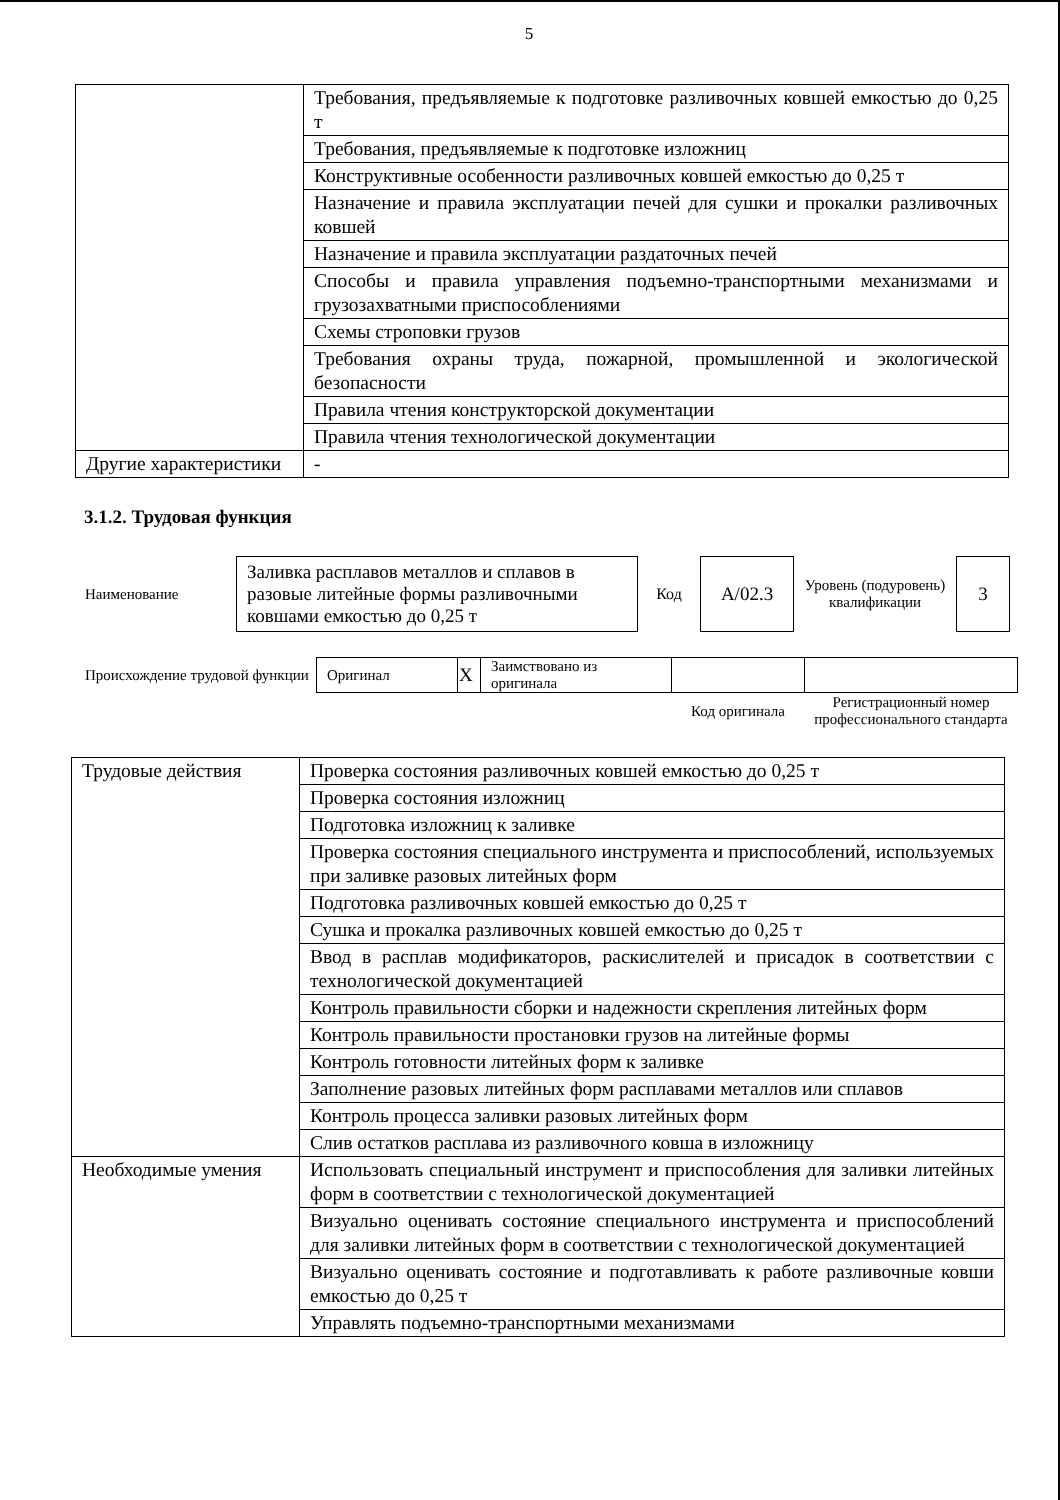5
| | Требования, предъявляемые к подготовке разливочных ковшей емкостью до 0,25 т |
| | Требования, предъявляемые к подготовке изложниц |
| | Конструктивные особенности разливочных ковшей емкостью до 0,25 т |
| | Назначение и правила эксплуатации печей для сушки и прокалки разливочных ковшей |
| | Назначение и правила эксплуатации раздаточных печей |
| | Способы и правила управления подъемно-транспортными механизмами и грузозахватными приспособлениями |
| | Схемы строповки грузов |
| | Требования охраны труда, пожарной, промышленной и экологической безопасности |
| | Правила чтения конструкторской документации |
| | Правила чтения технологической документации |
| Другие характеристики | - |
3.1.2. Трудовая функция
| Наименование | Заливка расплавов металлов и сплавов в разовые литейные формы разливочными ковшами емкостью до 0,25 т | Код | А/02.3 | Уровень (подуровень) квалификации | 3 |
| Происхождение трудовой функции | Оригинал | X | Заимствовано из оригинала | | |
| | | | | Код оригинала | Регистрационный номер профессионального стандарта |
| Трудовые действия | Проверка состояния разливочных ковшей емкостью до 0,25 т |
| | Проверка состояния изложниц |
| | Подготовка изложниц к заливке |
| | Проверка состояния специального инструмента и приспособлений, используемых при заливке разовых литейных форм |
| | Подготовка разливочных ковшей емкостью до 0,25 т |
| | Сушка и прокалка разливочных ковшей емкостью до 0,25 т |
| | Ввод в расплав модификаторов, раскислителей и присадок в соответствии с технологической документацией |
| | Контроль правильности сборки и надежности скрепления литейных форм |
| | Контроль правильности простановки грузов на литейные формы |
| | Контроль готовности литейных форм к заливке |
| | Заполнение разовых литейных форм расплавами металлов или сплавов |
| | Контроль процесса заливки разовых литейных форм |
| | Слив остатков расплава из разливочного ковша в изложницу |
| Необходимые умения | Использовать специальный инструмент и приспособления для заливки литейных форм в соответствии с технологической документацией |
| | Визуально оценивать состояние специального инструмента и приспособлений для заливки литейных форм в соответствии с технологической документацией |
| | Визуально оценивать состояние и подготавливать к работе разливочные ковши емкостью до 0,25 т |
| | Управлять подъемно-транспортными механизмами |